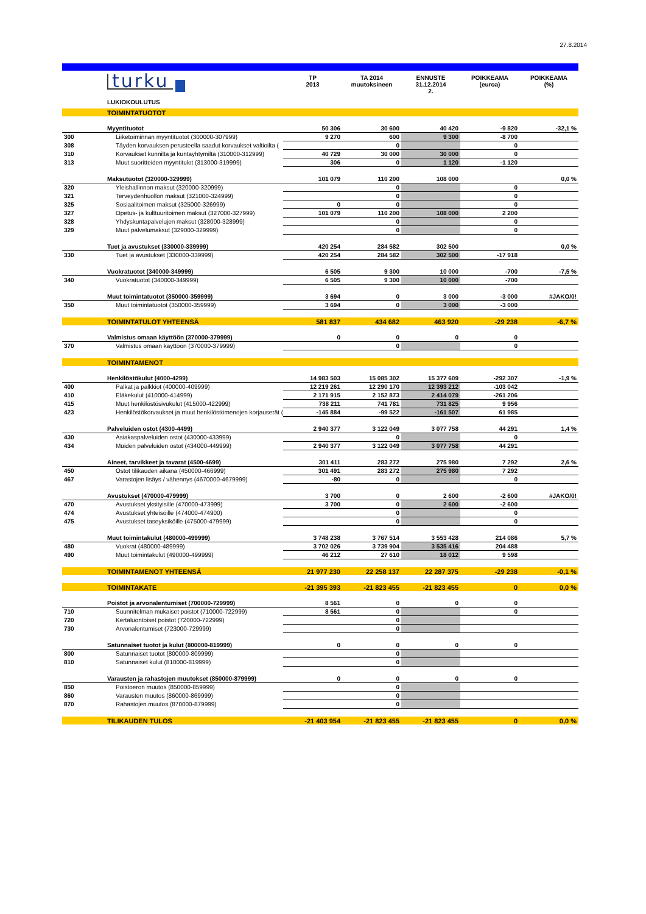27.8.2014
| | turku | TP 2013 | TA 2014 muutoksineen | ENNUSTE 31.12.2014 2. | POIKKEAMA (euroa) | POIKKEAMA (%) |
| | LUKIOKOULUTUS | | | | | |
| | TOIMINTATUOTOT | | | | | |
| | Myyntituotot | 50 306 | 30 600 | 40 420 | -9 820 | -32,1 % |
| 300 | Liiketoiminnan myyntituotot (300000-307999) | 9 270 | 600 | 9 300 | -8 700 | |
| 308 | Täyden korvauksen perusteella saadut korvaukset valtioilta ( | | 0 | | 0 | |
| 310 | Korvaukset kunnilta ja kuntayhtymiltä (310000-312999) | 40 729 | 30 000 | 30 000 | 0 | |
| 313 | Muut suoritteiden myyntitulot (313000-319999) | 306 | 0 | 1 120 | -1 120 | |
| | Maksutuotot (320000-329999) | 101 079 | 110 200 | 108 000 | | 0,0 % |
| 320 | Yleishallinnon maksut (320000-320999) | | 0 | | 0 | |
| 321 | Terveydenhuollon maksut (321000-324999) | | 0 | | 0 | |
| 325 | Sosiaalitoimen maksut (325000-326999) | 0 | 0 | | 0 | |
| 327 | Opetus- ja kulttuuritoimen maksut (327000-327999) | 101 079 | 110 200 | 108 000 | 2 200 | |
| 328 | Yhdyskuntapalvelujen maksut (328000-328999) | | 0 | | 0 | |
| 329 | Muut palvelumaksut (329000-329999) | | 0 | | 0 | |
| | Tuet ja avustukset (330000-339999) | 420 254 | 284 582 | 302 500 | | 0,0 % |
| 330 | Tuet ja avustukset (330000-339999) | 420 254 | 284 582 | 302 500 | -17 918 | |
| | Vuokratuotot (340000-349999) | 6 505 | 9 300 | 10 000 | -700 | -7,5 % |
| 340 | Vuokratuotot (340000-349999) | 6 505 | 9 300 | 10 000 | -700 | |
| | Muut toimintatuotot (350000-359999) | 3 694 | 0 | 3 000 | -3 000 | #JAKO/0! |
| 350 | Muut toimintatuotot (350000-359999) | 3 694 | 0 | 3 000 | -3 000 | |
| | TOIMINTATULOT YHTEENSÄ | 581 837 | 434 682 | 463 920 | -29 238 | -6,7 % |
| | Valmistus omaan käyttöön (370000-379999) | 0 | 0 | 0 | 0 | |
| 370 | Valmistus omaan käyttöön (370000-379999) | | 0 | | 0 | |
| | TOIMINTAMENOT | | | | | |
| | Henkilöstökulut (4000-4299) | 14 983 503 | 15 085 302 | 15 377 609 | -292 307 | -1,9 % |
| 400 | Palkat ja palkkiot (400000-409999) | 12 219 261 | 12 290 170 | 12 393 212 | -103 042 | |
| 410 | Eläkekulut (410000-414999) | 2 171 915 | 2 152 873 | 2 414 079 | -261 206 | |
| 415 | Muut henkilöstösivukulut (415000-422999) | 738 211 | 741 781 | 731 825 | 9 956 | |
| 423 | Henkilöstökorvaukset ja muut henkilöstömenojen korjauserät ( | -145 884 | -99 522 | -161 507 | 61 985 | |
| | Palveluiden ostot (4300-4499) | 2 940 377 | 3 122 049 | 3 077 758 | 44 291 | 1,4 % |
| 430 | Asiakaspalveluiden ostot (430000-433999) | | 0 | | 0 | |
| 434 | Muiden palveluiden ostot (434000-449999) | 2 940 377 | 3 122 049 | 3 077 758 | 44 291 | |
| | Aineet, tarvikkeet ja tavarat (4500-4699) | 301 411 | 283 272 | 275 980 | 7 292 | 2,6 % |
| 450 | Ostot tilikauden aikana (450000-466999) | 301 491 | 283 272 | 275 980 | 7 292 | |
| 467 | Varastojen lisäys / vähennys (4670000-4679999) | -80 | 0 | | 0 | |
| | Avustukset (470000-479999) | 3 700 | 0 | 2 600 | -2 600 | #JAKO/0! |
| 470 | Avustukset yksityisille (470000-473999) | 3 700 | 0 | 2 600 | -2 600 | |
| 474 | Avustukset yhteisöille (474000-474900) | | 0 | | 0 | |
| 475 | Avustukset taseyksiköille (475000-479999) | | 0 | | 0 | |
| | Muut toimintakulut (480000-499999) | 3 748 238 | 3 767 514 | 3 553 428 | 214 086 | 5,7 % |
| 480 | Vuokrat (480000-489999) | 3 702 026 | 3 739 904 | 3 535 416 | 204 488 | |
| 490 | Muut toimintakulut (490000-499999) | 46 212 | 27 610 | 18 012 | 9 598 | |
| | TOIMINTAMENOT YHTEENSÄ | 21 977 230 | 22 258 137 | 22 287 375 | -29 238 | -0,1 % |
| | TOIMINTAKATE | -21 395 393 | -21 823 455 | -21 823 455 | 0 | 0,0 % |
| | Poistot ja arvonalentumiset (700000-729999) | 8 561 | 0 | 0 | 0 | |
| 710 | Suunnitelman mukaiset poistot (710000-722999) | 8 561 | 0 | | 0 | |
| 720 | Kertaluontoiset poistot (720000-722999) | | 0 | | | |
| 730 | Arvonalentumiset (723000-729999) | | 0 | | | |
| | Satunnaiset tuotot ja kulut (800000-819999) | 0 | 0 | 0 | 0 | |
| 800 | Satunnaiset tuotot (800000-809999) | | 0 | | | |
| 810 | Satunnaiset kulut (810000-819999) | | 0 | | | |
| | Varausten ja rahastojen muutokset (850000-879999) | 0 | 0 | 0 | 0 | |
| 850 | Poistoeron muutos (850000-859999) | | 0 | | | |
| 860 | Varausten muutos (860000-869999) | | 0 | | | |
| 870 | Rahastojen muutos (870000-879999) | | 0 | | | |
| | TILIKAUDEN TULOS | -21 403 954 | -21 823 455 | -21 823 455 | 0 | 0,0 % |